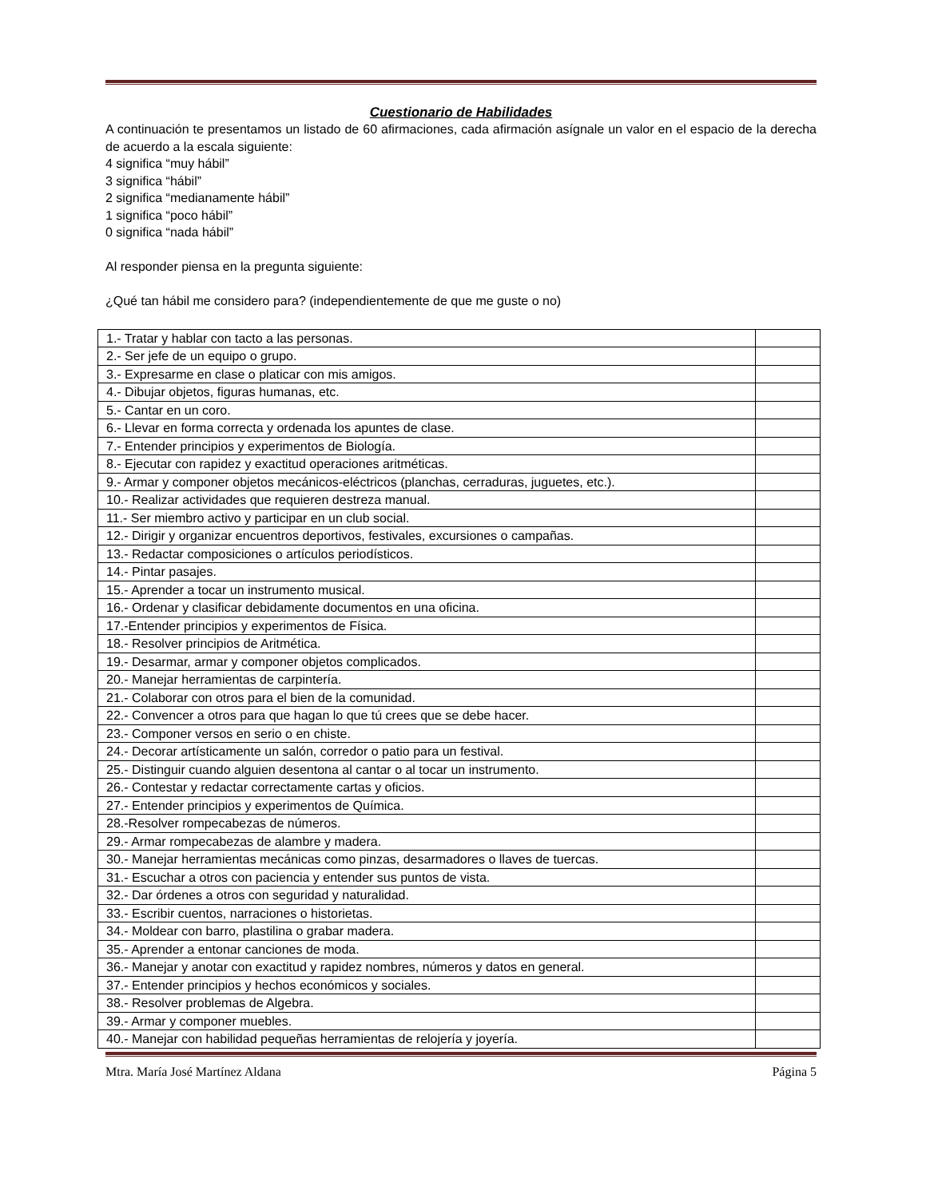Cuestionario de Habilidades
A continuación te presentamos un listado de 60 afirmaciones, cada afirmación asígnale un valor en el espacio de la derecha de acuerdo a la escala siguiente:
4 significa “muy hábil”
3 significa “hábil”
2 significa “medianamente hábil”
1 significa “poco hábil”
0 significa “nada hábil”
Al responder piensa en la pregunta siguiente:
¿Qué tan hábil me considero para? (independientemente de que me guste o no)
| 1.- Tratar y hablar con tacto a las personas. | |
| 2.- Ser jefe de un equipo o grupo. | |
| 3.- Expresarme en clase o platicar con mis amigos. | |
| 4.- Dibujar objetos, figuras humanas, etc. | |
| 5.- Cantar en un coro. | |
| 6.- Llevar en forma correcta y ordenada los apuntes de clase. | |
| 7.- Entender principios y experimentos de Biología. | |
| 8.- Ejecutar con rapidez y exactitud operaciones aritméticas. | |
| 9.- Armar y componer objetos mecánicos-eléctricos (planchas, cerraduras, juguetes, etc.). | |
| 10.- Realizar actividades que requieren destreza manual. | |
| 11.- Ser miembro activo y participar en un club social. | |
| 12.- Dirigir y organizar encuentros deportivos, festivales, excursiones o campañas. | |
| 13.- Redactar composiciones o artículos periodísticos. | |
| 14.- Pintar pasajes. | |
| 15.- Aprender a tocar un instrumento musical. | |
| 16.- Ordenar y clasificar debidamente documentos en una oficina. | |
| 17.-Entender principios y experimentos de Física. | |
| 18.- Resolver principios de Aritmética. | |
| 19.- Desarmar, armar y componer objetos complicados. | |
| 20.- Manejar herramientas de carpintería. | |
| 21.- Colaborar con otros para el bien de la comunidad. | |
| 22.- Convencer a otros para que hagan lo que tú crees que se debe hacer. | |
| 23.- Componer versos en serio o en chiste. | |
| 24.- Decorar artísticamente un salón, corredor o patio para un festival. | |
| 25.- Distinguir cuando alguien desentona al cantar o al tocar un instrumento. | |
| 26.- Contestar y redactar correctamente cartas y oficios. | |
| 27.- Entender principios y experimentos de Química. | |
| 28.-Resolver rompecabezas de números. | |
| 29.- Armar rompecabezas de alambre y madera. | |
| 30.- Manejar herramientas mecánicas como pinzas, desarmadores o llaves de tuercas. | |
| 31.- Escuchar a otros con paciencia y entender sus puntos de vista. | |
| 32.- Dar órdenes a otros con seguridad y naturalidad. | |
| 33.- Escribir cuentos, narraciones o historietas. | |
| 34.- Moldear con barro, plastilina o grabar madera. | |
| 35.- Aprender a entonar canciones de moda. | |
| 36.- Manejar y anotar con exactitud y rapidez nombres, números y datos en general. | |
| 37.- Entender principios y hechos económicos y sociales. | |
| 38.- Resolver problemas de Algebra. | |
| 39.- Armar y componer muebles. | |
| 40.- Manejar con habilidad pequeñas herramientas de relojería y joyería. | |
Mtra. María José Martínez Aldana Página 5